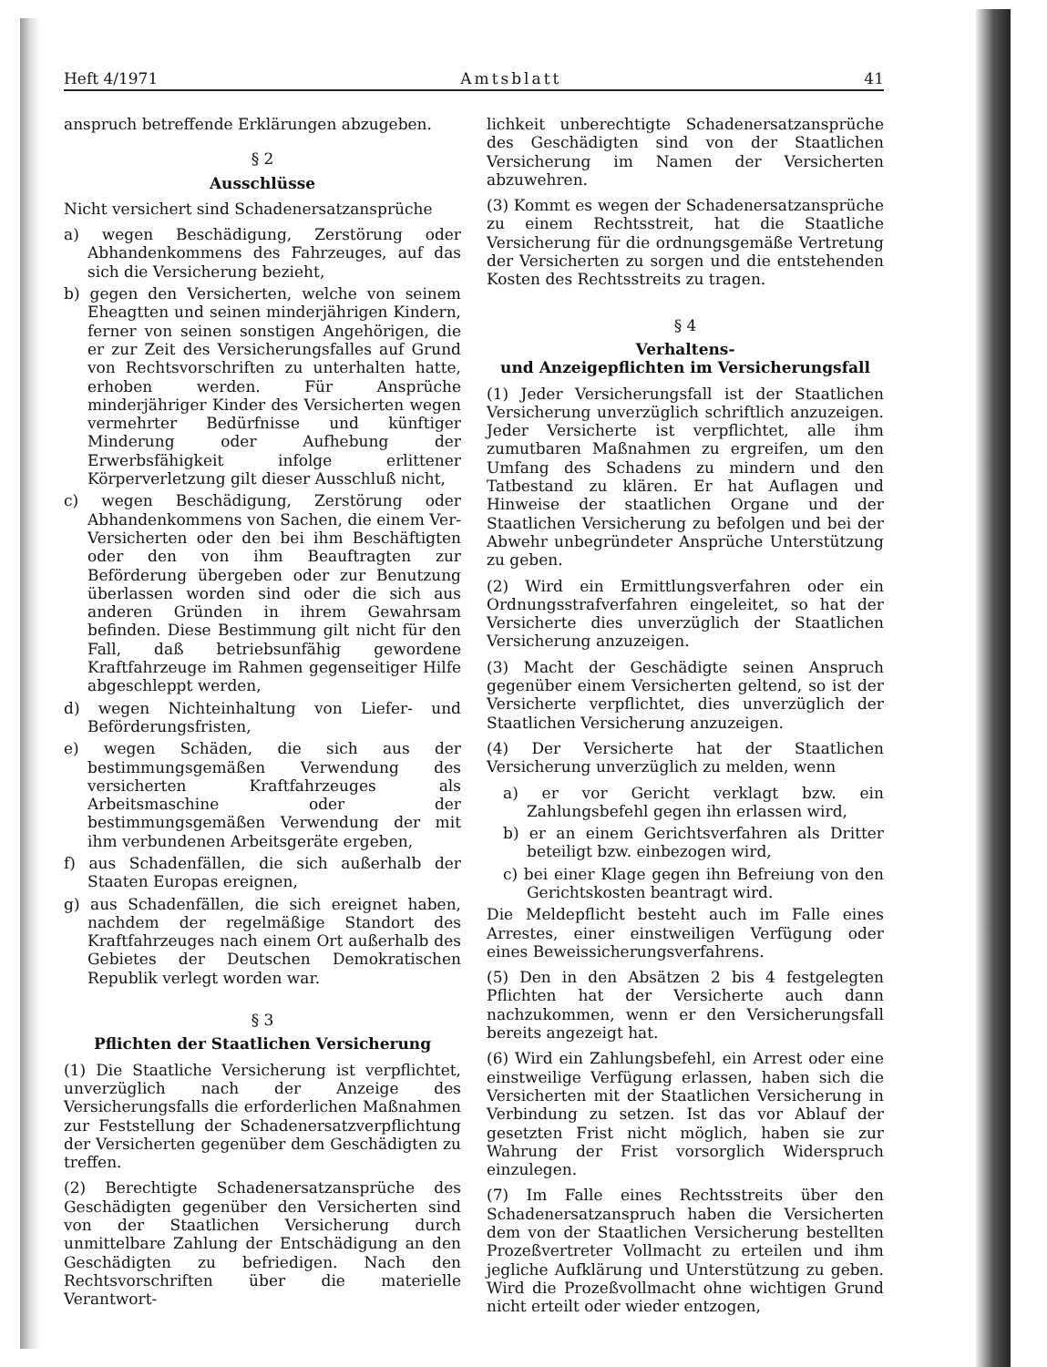Heft 4/1971 Amtsblatt 41
anspruch betreffende Erklärungen abzugeben.
§ 2
Ausschlüsse
Nicht versichert sind Schadenersatzansprüche
a) wegen Beschädigung, Zerstörung oder Abhandenkommens des Fahrzeuges, auf das sich die Versicherung bezieht,
b) gegen den Versicherten, welche von seinem Eheagtten und seinen minderjährigen Kindern, ferner von seinen sonstigen Angehörigen, die er zur Zeit des Versicherungsfalles auf Grund von Rechtsvorschriften zu unterhalten hatte, erhoben werden. Für Ansprüche minderjähriger Kinder des Versicherten wegen vermehrter Bedürfnisse und künftiger Minderung oder Aufhebung der Erwerbsfähigkeit infolge erlittener Körperverletzung gilt dieser Ausschluß nicht,
c) wegen Beschädigung, Zerstörung oder Abhandenkommens von Sachen, die einem Ver-Versicherten oder den bei ihm Beschäftigten oder den von ihm Beauftragten zur Beförderung übergeben oder zur Benutzung überlassen worden sind oder die sich aus anderen Gründen in ihrem Gewahrsam befinden. Diese Bestimmung gilt nicht für den Fall, daß betriebsunfähig gewordene Kraftfahrzeuge im Rahmen gegenseitiger Hilfe abgeschleppt werden,
d) wegen Nichteinhaltung von Liefer- und Beförderungsfristen,
e) wegen Schäden, die sich aus der bestimmungsgemäßen Verwendung des versicherten Kraftfahrzeuges als Arbeitsmaschine oder der bestimmungsgemäßen Verwendung der mit ihm verbundenen Arbeitsgeräte ergeben,
f) aus Schadenfällen, die sich außerhalb der Staaten Europas ereignen,
g) aus Schadenfällen, die sich ereignet haben, nachdem der regelmäßige Standort des Kraftfahrzeuges nach einem Ort außerhalb des Gebietes der Deutschen Demokratischen Republik verlegt worden war.
§ 3
Pflichten der Staatlichen Versicherung
(1) Die Staatliche Versicherung ist verpflichtet, unverzüglich nach der Anzeige des Versicherungsfalls die erforderlichen Maßnahmen zur Feststellung der Schadenersatzverpflichtung der Versicherten gegenüber dem Geschädigten zu treffen.
(2) Berechtigte Schadenersatzansprüche des Geschädigten gegenüber den Versicherten sind von der Staatlichen Versicherung durch unmittelbare Zahlung der Entschädigung an den Geschädigten zu befriedigen. Nach den Rechtsvorschriften über die materielle Verantwort-
lichkeit unberechtigte Schadenersatzansprüche des Geschädigten sind von der Staatlichen Versicherung im Namen der Versicherten abzuwehren.
(3) Kommt es wegen der Schadenersatzansprüche zu einem Rechtsstreit, hat die Staatliche Versicherung für die ordnungsgemäße Vertretung der Versicherten zu sorgen und die entstehenden Kosten des Rechtsstreits zu tragen.
§ 4
Verhaltens-
und Anzeigepflichten im Versicherungsfall
(1) Jeder Versicherungsfall ist der Staatlichen Versicherung unverzüglich schriftlich anzuzeigen. Jeder Versicherte ist verpflichtet, alle ihm zumutbaren Maßnahmen zu ergreifen, um den Umfang des Schadens zu mindern und den Tatbestand zu klären. Er hat Auflagen und Hinweise der staatlichen Organe und der Staatlichen Versicherung zu befolgen und bei der Abwehr unbegründeter Ansprüche Unterstützung zu geben.
(2) Wird ein Ermittlungsverfahren oder ein Ordnungsstrafverfahren eingeleitet, so hat der Versicherte dies unverzüglich der Staatlichen Versicherung anzuzeigen.
(3) Macht der Geschädigte seinen Anspruch gegenüber einem Versicherten geltend, so ist der Versicherte verpflichtet, dies unverzüglich der Staatlichen Versicherung anzuzeigen.
(4) Der Versicherte hat der Staatlichen Versicherung unverzüglich zu melden, wenn
a) er vor Gericht verklagt bzw. ein Zahlungsbefehl gegen ihn erlassen wird,
b) er an einem Gerichtsverfahren als Dritter beteiligt bzw. einbezogen wird,
c) bei einer Klage gegen ihn Befreiung von den Gerichtskosten beantragt wird.
Die Meldepflicht besteht auch im Falle eines Arrestes, einer einstweiligen Verfügung oder eines Beweissicherungsverfahrens.
(5) Den in den Absätzen 2 bis 4 festgelegten Pflichten hat der Versicherte auch dann nachzukommen, wenn er den Versicherungsfall bereits angezeigt hat.
(6) Wird ein Zahlungsbefehl, ein Arrest oder eine einstweilige Verfügung erlassen, haben sich die Versicherten mit der Staatlichen Versicherung in Verbindung zu setzen. Ist das vor Ablauf der gesetzten Frist nicht möglich, haben sie zur Wahrung der Frist vorsorglich Widerspruch einzulegen.
(7) Im Falle eines Rechtsstreits über den Schadenersatzanspruch haben die Versicherten dem von der Staatlichen Versicherung bestellten Prozeßvertreter Vollmacht zu erteilen und ihm jegliche Aufklärung und Unterstützung zu geben. Wird die Prozeßvollmacht ohne wichtigen Grund nicht erteilt oder wieder entzogen,